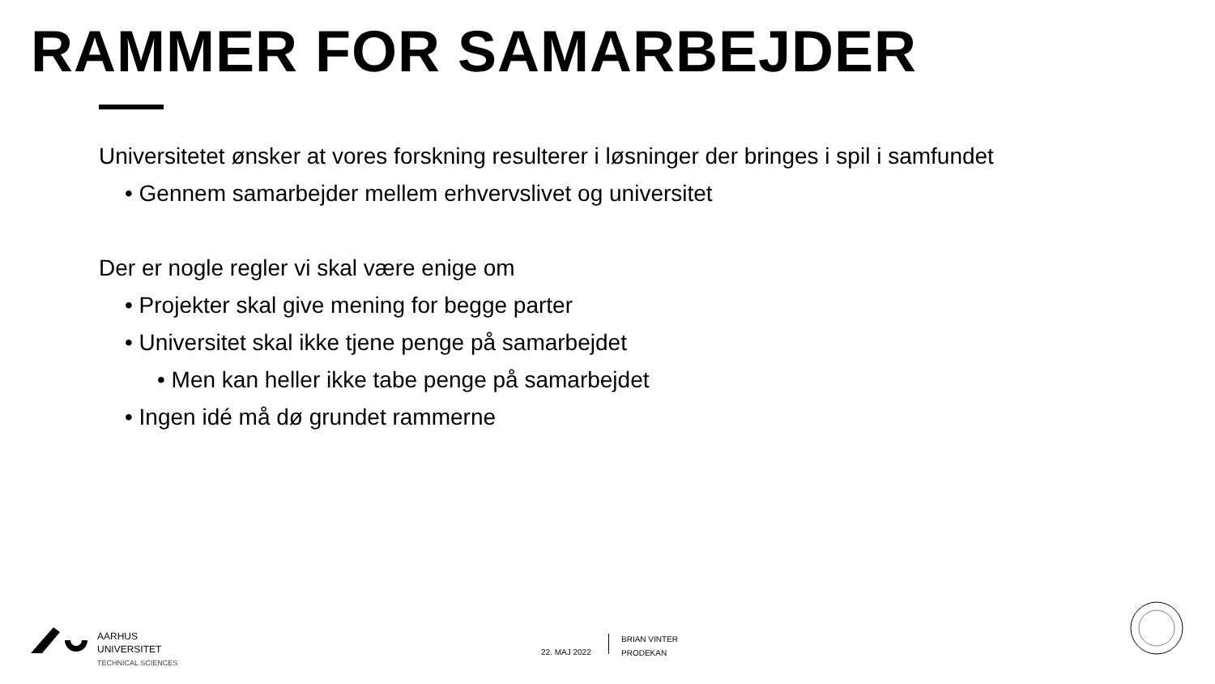RAMMER FOR SAMARBEJDER
Universitetet ønsker at vores forskning resulterer i løsninger der bringes i spil i samfundet
• Gennem samarbejder mellem erhvervslivet og universitet
Der er nogle regler vi skal være enige om
• Projekter skal give mening for begge parter
• Universitet skal ikke tjene penge på samarbejdet
• Men kan heller ikke tabe penge på samarbejdet
• Ingen idé må dø grundet rammerne
AARHUS
UNIVERSITET
TECHNICAL SCIENCES
22. MAJ 2022
BRIAN VINTER
PRODEKAN